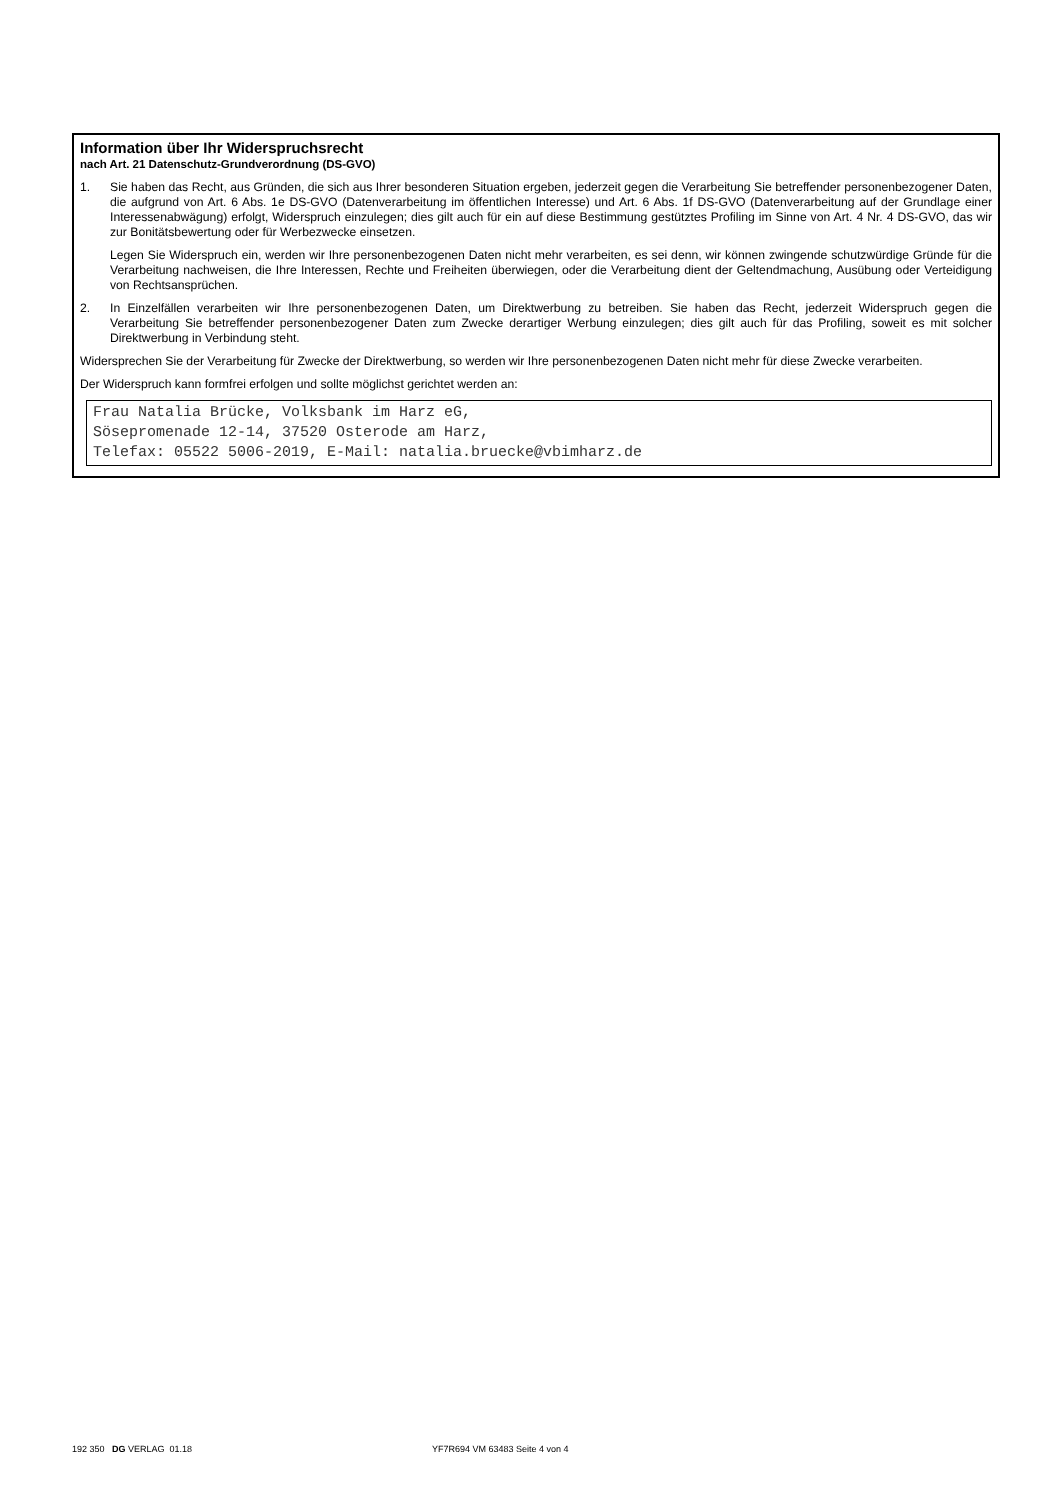Information über Ihr Widerspruchsrecht
nach Art. 21 Datenschutz-Grundverordnung (DS-GVO)
1. Sie haben das Recht, aus Gründen, die sich aus Ihrer besonderen Situation ergeben, jederzeit gegen die Verarbeitung Sie betreffender personenbezogener Daten, die aufgrund von Art. 6 Abs. 1e DS-GVO (Datenverarbeitung im öffentlichen Interesse) und Art. 6 Abs. 1f DS-GVO (Datenverarbeitung auf der Grundlage einer Interessenabwägung) erfolgt, Widerspruch einzulegen; dies gilt auch für ein auf diese Bestimmung gestütztes Profiling im Sinne von Art. 4 Nr. 4 DS-GVO, das wir zur Bonitätsbewertung oder für Werbezwecke einsetzen.
Legen Sie Widerspruch ein, werden wir Ihre personenbezogenen Daten nicht mehr verarbeiten, es sei denn, wir können zwingende schutzwürdige Gründe für die Verarbeitung nachweisen, die Ihre Interessen, Rechte und Freiheiten überwiegen, oder die Verarbeitung dient der Geltendmachung, Ausübung oder Verteidigung von Rechtsansprüchen.
2. In Einzelfällen verarbeiten wir Ihre personenbezogenen Daten, um Direktwerbung zu betreiben. Sie haben das Recht, jederzeit Widerspruch gegen die Verarbeitung Sie betreffender personenbezogener Daten zum Zwecke derartiger Werbung einzulegen; dies gilt auch für das Profiling, soweit es mit solcher Direktwerbung in Verbindung steht.
Widersprechen Sie der Verarbeitung für Zwecke der Direktwerbung, so werden wir Ihre personenbezogenen Daten nicht mehr für diese Zwecke verarbeiten.
Der Widerspruch kann formfrei erfolgen und sollte möglichst gerichtet werden an:
Frau Natalia Brücke, Volksbank im Harz eG,
Sösepromenade 12-14, 37520 Osterode am Harz,
Telefax: 05522 5006-2019, E-Mail: natalia.bruecke@vbimharz.de
192 350 DG VERLAG 01.18 YF7R694 VM 63483 Seite 4 von 4